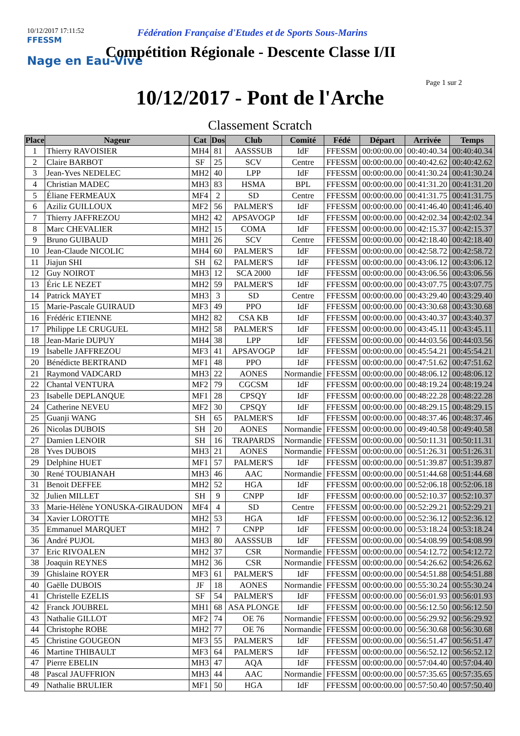10/12/2017 17:11:52
Fédération Française d'Etudes et de Sports Sous-Marins
FFESSM
Nage en Eau-Vive
Compétition Régionale - Descente Classe I/II
Page 1 sur 2
10/12/2017 - Pont de l'Arche
Classement Scratch
| Place | Nageur | Cat | Dos | Club | Comité | Fédé | Départ | Arrivée | Temps |
| --- | --- | --- | --- | --- | --- | --- | --- | --- | --- |
| 1 | Thierry RAVOISIER | MH4 | 81 | AASSSUB | IdF | FFESSM | 00:00:00.00 | 00:40:40.34 | 00:40:40.34 |
| 2 | Claire BARBOT | SF | 25 | SCV | Centre | FFESSM | 00:00:00.00 | 00:40:42.62 | 00:40:42.62 |
| 3 | Jean-Yves NEDELEC | MH2 | 40 | LPP | IdF | FFESSM | 00:00:00.00 | 00:41:30.24 | 00:41:30.24 |
| 4 | Christian MADEC | MH3 | 83 | HSMA | BPL | FFESSM | 00:00:00.00 | 00:41:31.20 | 00:41:31.20 |
| 5 | Éliane FERMEAUX | MF4 | 2 | SD | Centre | FFESSM | 00:00:00.00 | 00:41:31.75 | 00:41:31.75 |
| 6 | Aziliz GUILLOUX | MF2 | 56 | PALMER'S | IdF | FFESSM | 00:00:00.00 | 00:41:46.40 | 00:41:46.40 |
| 7 | Thierry JAFFREZOU | MH2 | 42 | APSAVOGP | IdF | FFESSM | 00:00:00.00 | 00:42:02.34 | 00:42:02.34 |
| 8 | Marc CHEVALIER | MH2 | 15 | COMA | IdF | FFESSM | 00:00:00.00 | 00:42:15.37 | 00:42:15.37 |
| 9 | Bruno GUIBAUD | MH1 | 26 | SCV | Centre | FFESSM | 00:00:00.00 | 00:42:18.40 | 00:42:18.40 |
| 10 | Jean-Claude NICOLIC | MH4 | 60 | PALMER'S | IdF | FFESSM | 00:00:00.00 | 00:42:58.72 | 00:42:58.72 |
| 11 | Jiajun SHI | SH | 62 | PALMER'S | IdF | FFESSM | 00:00:00.00 | 00:43:06.12 | 00:43:06.12 |
| 12 | Guy NOIROT | MH3 | 12 | SCA 2000 | IdF | FFESSM | 00:00:00.00 | 00:43:06.56 | 00:43:06.56 |
| 13 | Éric LE NEZET | MH2 | 59 | PALMER'S | IdF | FFESSM | 00:00:00.00 | 00:43:07.75 | 00:43:07.75 |
| 14 | Patrick MAYET | MH3 | 3 | SD | Centre | FFESSM | 00:00:00.00 | 00:43:29.40 | 00:43:29.40 |
| 15 | Marie-Pascale GUIRAUD | MF3 | 49 | PPO | IdF | FFESSM | 00:00:00.00 | 00:43:30.68 | 00:43:30.68 |
| 16 | Frédéric ETIENNE | MH2 | 82 | CSA KB | IdF | FFESSM | 00:00:00.00 | 00:43:40.37 | 00:43:40.37 |
| 17 | Philippe LE CRUGUEL | MH2 | 58 | PALMER'S | IdF | FFESSM | 00:00:00.00 | 00:43:45.11 | 00:43:45.11 |
| 18 | Jean-Marie DUPUY | MH4 | 38 | LPP | IdF | FFESSM | 00:00:00.00 | 00:44:03.56 | 00:44:03.56 |
| 19 | Isabelle JAFFREZOU | MF3 | 41 | APSAVOGP | IdF | FFESSM | 00:00:00.00 | 00:45:54.21 | 00:45:54.21 |
| 20 | Bénédicte BERTRAND | MF1 | 48 | PPO | IdF | FFESSM | 00:00:00.00 | 00:47:51.62 | 00:47:51.62 |
| 21 | Raymond VADCARD | MH3 | 22 | AONES | Normandie | FFESSM | 00:00:00.00 | 00:48:06.12 | 00:48:06.12 |
| 22 | Chantal VENTURA | MF2 | 79 | CGCSM | IdF | FFESSM | 00:00:00.00 | 00:48:19.24 | 00:48:19.24 |
| 23 | Isabelle DEPLANQUE | MF1 | 28 | CPSQY | IdF | FFESSM | 00:00:00.00 | 00:48:22.28 | 00:48:22.28 |
| 24 | Catherine NEVEU | MF2 | 30 | CPSQY | IdF | FFESSM | 00:00:00.00 | 00:48:29.15 | 00:48:29.15 |
| 25 | Guanji WANG | SH | 65 | PALMER'S | IdF | FFESSM | 00:00:00.00 | 00:48:37.46 | 00:48:37.46 |
| 26 | Nicolas DUBOIS | SH | 20 | AONES | Normandie | FFESSM | 00:00:00.00 | 00:49:40.58 | 00:49:40.58 |
| 27 | Damien LENOIR | SH | 16 | TRAPARDS | Normandie | FFESSM | 00:00:00.00 | 00:50:11.31 | 00:50:11.31 |
| 28 | Yves DUBOIS | MH3 | 21 | AONES | Normandie | FFESSM | 00:00:00.00 | 00:51:26.31 | 00:51:26.31 |
| 29 | Delphine HUET | MF1 | 57 | PALMER'S | IdF | FFESSM | 00:00:00.00 | 00:51:39.87 | 00:51:39.87 |
| 30 | René TOUBIANAH | MH3 | 46 | AAC | Normandie | FFESSM | 00:00:00.00 | 00:51:44.68 | 00:51:44.68 |
| 31 | Benoit DEFFEE | MH2 | 52 | HGA | IdF | FFESSM | 00:00:00.00 | 00:52:06.18 | 00:52:06.18 |
| 32 | Julien MILLET | SH | 9 | CNPP | IdF | FFESSM | 00:00:00.00 | 00:52:10.37 | 00:52:10.37 |
| 33 | Marie-Hélène YONUSKA-GIRAUDON | MF4 | 4 | SD | Centre | FFESSM | 00:00:00.00 | 00:52:29.21 | 00:52:29.21 |
| 34 | Xavier LOROTTE | MH2 | 53 | HGA | IdF | FFESSM | 00:00:00.00 | 00:52:36.12 | 00:52:36.12 |
| 35 | Emmanuel MARQUET | MH2 | 7 | CNPP | IdF | FFESSM | 00:00:00.00 | 00:53:18.24 | 00:53:18.24 |
| 36 | André PUJOL | MH3 | 80 | AASSSUB | IdF | FFESSM | 00:00:00.00 | 00:54:08.99 | 00:54:08.99 |
| 37 | Eric RIVOALEN | MH2 | 37 | CSR | Normandie | FFESSM | 00:00:00.00 | 00:54:12.72 | 00:54:12.72 |
| 38 | Joaquin REYNES | MH2 | 36 | CSR | Normandie | FFESSM | 00:00:00.00 | 00:54:26.62 | 00:54:26.62 |
| 39 | Ghislaine ROYER | MF3 | 61 | PALMER'S | IdF | FFESSM | 00:00:00.00 | 00:54:51.88 | 00:54:51.88 |
| 40 | Gaëlle DUBOIS | JF | 18 | AONES | Normandie | FFESSM | 00:00:00.00 | 00:55:30.24 | 00:55:30.24 |
| 41 | Christelle EZELIS | SF | 54 | PALMER'S | IdF | FFESSM | 00:00:00.00 | 00:56:01.93 | 00:56:01.93 |
| 42 | Franck JOUBREL | MH1 | 68 | ASA PLONGE | IdF | FFESSM | 00:00:00.00 | 00:56:12.50 | 00:56:12.50 |
| 43 | Nathalie GILLOT | MF2 | 74 | OE 76 | Normandie | FFESSM | 00:00:00.00 | 00:56:29.92 | 00:56:29.92 |
| 44 | Christophe ROBE | MH2 | 77 | OE 76 | Normandie | FFESSM | 00:00:00.00 | 00:56:30.68 | 00:56:30.68 |
| 45 | Christine GOUGEON | MF3 | 55 | PALMER'S | IdF | FFESSM | 00:00:00.00 | 00:56:51.47 | 00:56:51.47 |
| 46 | Martine THIBAULT | MF3 | 64 | PALMER'S | IdF | FFESSM | 00:00:00.00 | 00:56:52.12 | 00:56:52.12 |
| 47 | Pierre EBELIN | MH3 | 47 | AQA | IdF | FFESSM | 00:00:00.00 | 00:57:04.40 | 00:57:04.40 |
| 48 | Pascal JAUFFRION | MH3 | 44 | AAC | Normandie | FFESSM | 00:00:00.00 | 00:57:35.65 | 00:57:35.65 |
| 49 | Nathalie BRULIER | MF1 | 50 | HGA | IdF | FFESSM | 00:00:00.00 | 00:57:50.40 | 00:57:50.40 |